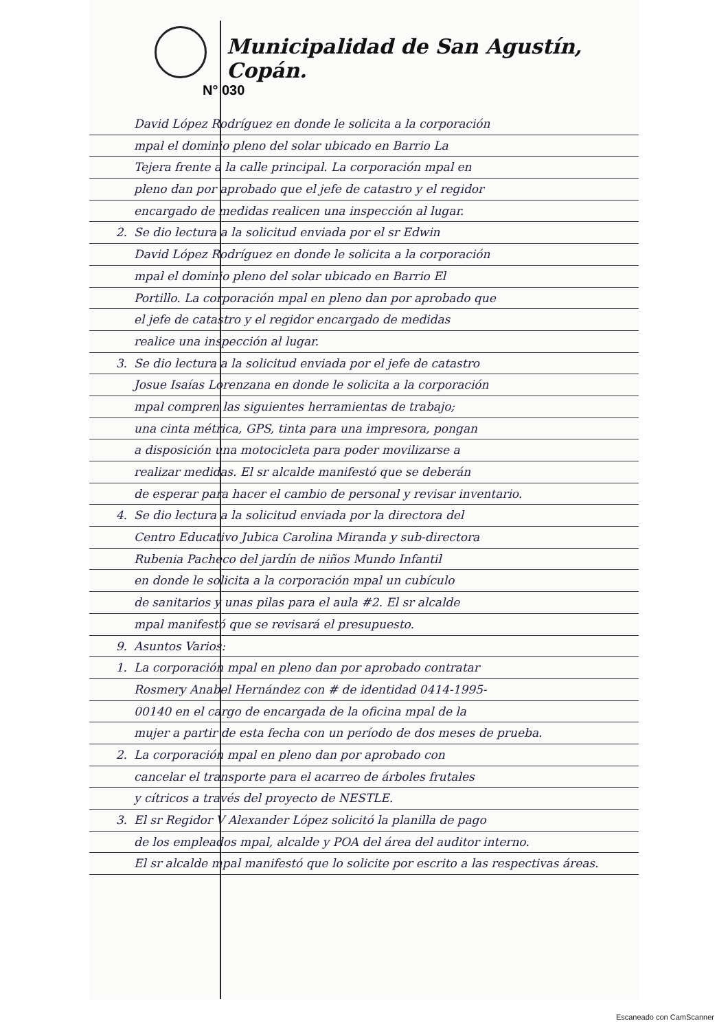Municipalidad de San Agustín, Copán.
N° 030
David López Rodríguez en donde le solicita a la corporación
mpal el dominio pleno del solar ubicado en Barrio La
Tejera frente a la calle principal. La corporación mpal en
pleno dan por aprobado que el jefe de catastro y el regidor
encargado de medidas realicen una inspección al lugar.
2. Se dio lectura a la solicitud enviada por el sr Edwin
David López Rodríguez en donde le solicita a la corporación
mpal el dominio pleno del solar ubicado en Barrio El
Portillo. La corporación mpal en pleno dan por aprobado que
el jefe de catastro y el regidor encargado de medidas
realice una inspección al lugar.
3. Se dio lectura a la solicitud enviada por el jefe de catastro
Josue Isaías Lorenzana en donde le solicita a la corporación
mpal compren las siguientes herramientas de trabajo;
una cinta métrica, GPS, tinta para una impresora, pongan
a disposición una motocicleta para poder movilizarse a
realizar medidas. El sr alcalde manifestó que se deberán
de esperar para hacer el cambio de personal y revisar inventario.
4. Se dio lectura a la solicitud enviada por la directora del
Centro Educativo Jubica Carolina Miranda y sub-directora
Rubenia Pacheco del jardín de niños Mundo Infantil
en donde le solicita a la corporación mpal un cubículo
de sanitarios y unas pilas para el aula #2. El sr alcalde
mpal manifestó que se revisará el presupuesto.
9. Asuntos Varios:
1. La corporación mpal en pleno dan por aprobado contratar
Rosmery Anabel Hernández con # de identidad 0414-1995-
00140 en el cargo de encargada de la oficina mpal de la
mujer a partir de esta fecha con un período de dos meses de prueba.
2. La corporación mpal en pleno dan por aprobado con
cancelar el transporte para el acarreo de árboles frutales
y cítricos a través del proyecto de NESTLE.
3. El sr Regidor V Alexander López solicitó la planilla de pago
de los empleados mpal, alcalde y POA del área del auditor interno.
El sr alcalde mpal manifestó que lo solicite por escrito a las respectivas áreas.
Escaneado con CamScanner